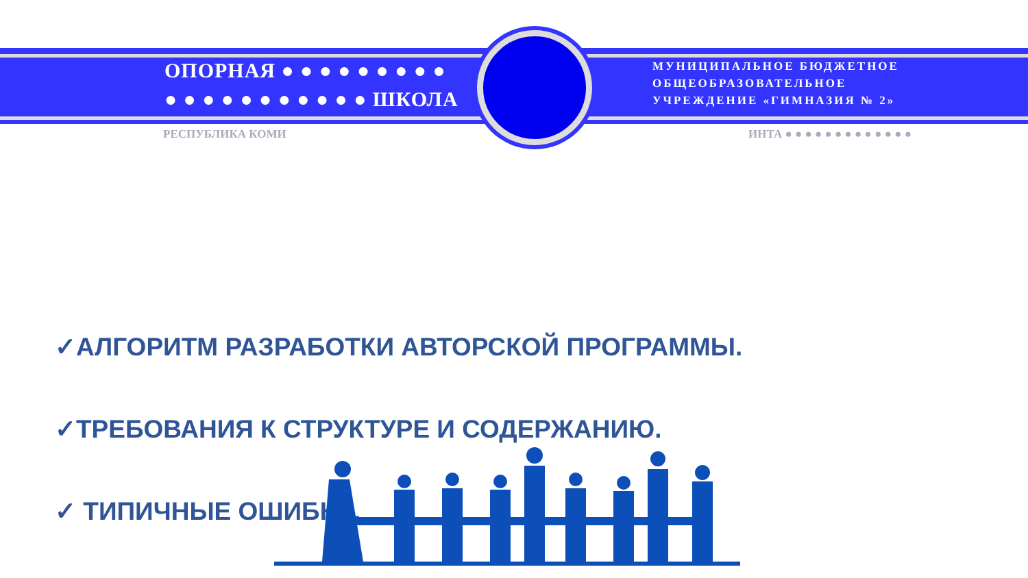ОПОРНАЯ ● ● ● ● ● ● ● ● ●
● ● ● ● ● ● ● ● ● ● ● ШКОЛА
МУНИЦИПАЛЬНОЕ БЮДЖЕТНОЕ
ОБЩЕОБРАЗОВАТЕЛЬНОЕ
УЧРЕЖДЕНИЕ «ГИМНАЗИЯ № 2»
РЕСПУБЛИКА КОМИ ИНТА ● ● ● ● ● ● ● ● ● ● ● ● ●
✓АЛГОРИТМ РАЗРАБОТКИ АВТОРСКОЙ ПРОГРАММЫ.
✓ТРЕБОВАНИЯ К СТРУКТУРЕ И СОДЕРЖАНИЮ.
✓ ТИПИЧНЫЕ ОШИБКИ.